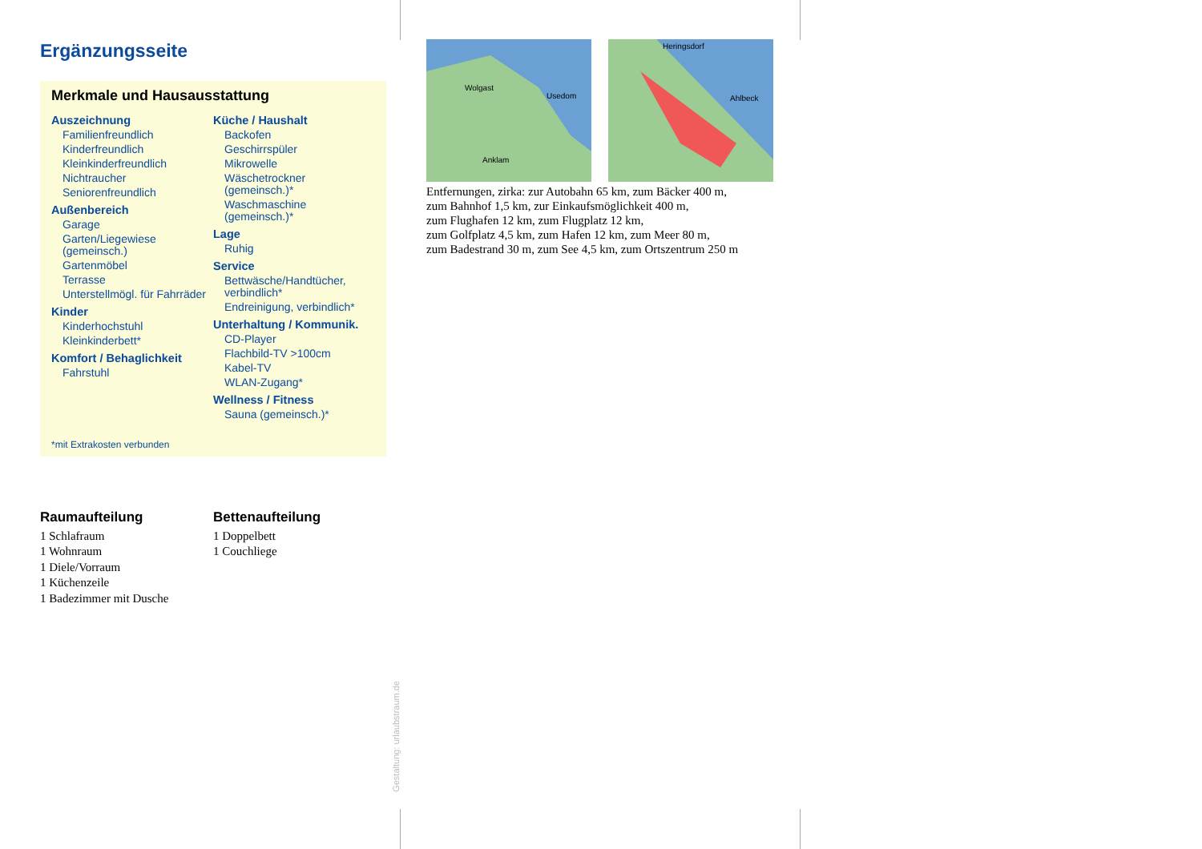Ergänzungsseite
Merkmale und Hausausstattung
Auszeichnung
Familienfreundlich
Kinderfreundlich
Kleinkinderfreundlich
Nichtraucher
Seniorenfreundlich
Außenbereich
Garage
Garten/Liegewiese (gemeinsch.)
Gartenmöbel
Terrasse
Unterstellmögl. für Fahrräder
Kinder
Kinderhochstuhl
Kleinkinderbett*
Komfort / Behaglichkeit
Fahrstuhl
Küche / Haushalt
Backofen
Geschirrspüler
Mikrowelle
Wäschetrockner (gemeinsch.)*
Waschmaschine (gemeinsch.)*
Lage
Ruhig
Service
Bettwäsche/Handtücher, verbindlich*
Endreinigung, verbindlich*
Unterhaltung / Kommunik.
CD-Player
Flachbild-TV >100cm
Kabel-TV
WLAN-Zugang*
Wellness / Fitness
Sauna (gemeinsch.)*
*mit Extrakosten verbunden
Raumaufteilung
1 Schlafraum
1 Wohnraum
1 Diele/Vorraum
1 Küchenzeile
1 Badezimmer mit Dusche
Bettenaufteilung
1 Doppelbett
1 Couchliege
Usedom
Anklam
Wolgast
Heringsdorf
Ahlbeck
Entfernungen, zirka: zur Autobahn 65 km, zum Bäcker 400 m,
zum Bahnhof 1,5 km, zur Einkaufsmöglichkeit 400 m,
zum Flughafen 12 km, zum Flugplatz 12 km,
zum Golfplatz 4,5 km, zum Hafen 12 km, zum Meer 80 m,
zum Badestrand 30 m, zum See 4,5 km, zum Ortszentrum 250 m
Gestaltung: urlaubstraum.de